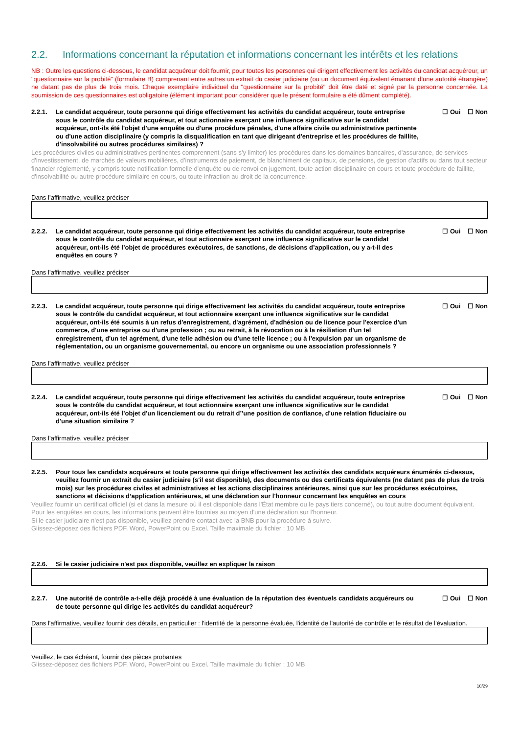2.2. Informations concernant la réputation et informations concernant les intérêts et les relations
NB : Outre les questions ci-dessous, le candidat acquéreur doit fournir, pour toutes les personnes qui dirigent effectivement les activités du candidat acquéreur, un "questionnaire sur la probité" (formulaire B) comprenant entre autres un extrait du casier judiciaire (ou un document équivalent émanant d’une autorité étrangère) ne datant pas de plus de trois mois. Chaque exemplaire individuel du "questionnaire sur la probité" doit être daté et signé par la personne concernée. La soumission de ces questionnaires est obligatoire (élément important pour considérer que le présent formulaire a été dûment complété).
2.2.1. Le candidat acquéreur, toute personne qui dirige effectivement les activités du candidat acquéreur, toute entreprise sous le contrôle du candidat acquéreur, et tout actionnaire exerçant une influence significative sur le candidat acquéreur, ont-ils été l'objet d'une enquête ou d'une procédure pénales, d'une affaire civile ou administrative pertinente ou d'une action disciplinaire (y compris la disqualification en tant que dirigeant d'entreprise et les procédures de faillite, d'insolvabilité ou autres procédures similaires) ?
☐ Oui ☐ Non
Les procédures civiles ou administratives pertinentes comprennent (sans s'y limiter) les procédures dans les domaines bancaires, d'assurance, de services d'investissement, de marchés de valeurs mobilières, d’instruments de paiement, de blanchiment de capitaux, de pensions, de gestion d'actifs ou dans tout secteur financier réglementé, y compris toute notification formelle d'enquête ou de renvoi en jugement, toute action disciplinaire en cours et toute procédure de faillite, d'insolvabilité ou autre procédure similaire en cours, ou toute infraction au droit de la concurrence.
Dans l’affirmative, veuillez préciser
2.2.2. Le candidat acquéreur, toute personne qui dirige effectivement les activités du candidat acquéreur, toute entreprise sous le contrôle du candidat acquéreur, et tout actionnaire exerçant une influence significative sur le candidat acquéreur, ont-ils été l’objet de procédures exécutoires, de sanctions, de décisions d’application, ou y a-t-il des enquêtes en cours ?
☐ Oui ☐ Non
Dans l’affirmative, veuillez préciser
2.2.3. Le candidat acquéreur, toute personne qui dirige effectivement les activités du candidat acquéreur, toute entreprise sous le contrôle du candidat acquéreur, et tout actionnaire exerçant une influence significative sur le candidat acquéreur, ont-ils été soumis à un refus d'enregistrement, d'agrément, d'adhésion ou de licence pour l'exercice d'un commerce, d'une entreprise ou d'une profession ; ou au retrait, à la révocation ou à la résiliation d'un tel enregistrement, d'un tel agrément, d'une telle adhésion ou d'une telle licence ; ou à l'expulsion par un organisme de réglementation, ou un organisme gouvernemental, ou encore un organisme ou une association professionnels ?
☐ Oui ☐ Non
Dans l’affirmative, veuillez préciser
2.2.4. Le candidat acquéreur, toute personne qui dirige effectivement les activités du candidat acquéreur, toute entreprise sous le contrôle du candidat acquéreur, et tout actionnaire exerçant une influence significative sur le candidat acquéreur, ont-ils été l’objet d'un licenciement ou du retrait d’’une position de confiance, d'une relation fiduciaire ou d'une situation similaire ?
☐ Oui ☐ Non
Dans l’affirmative, veuillez préciser
2.2.5. Pour tous les candidats acquéreurs et toute personne qui dirige effectivement les activités des candidats acquéreurs énumérés ci-dessus, veuillez fournir un extrait du casier judiciaire (s'il est disponible), des documents ou des certificats équivalents (ne datant pas de plus de trois mois) sur les procédures civiles et administratives et les actions disciplinaires antérieures, ainsi que sur les procédures exécutoires, sanctions et décisions d’application antérieures, et une déclaration sur l'honneur concernant les enquêtes en cours
Veuillez fournir un certificat officiel (si et dans la mesure où il est disponible dans l'État membre ou le pays tiers concerné), ou tout autre document équivalent. Pour les enquêtes en cours, les informations peuvent être fournies au moyen d'une déclaration sur l'honneur.
Si le casier judiciaire n'est pas disponible, veuillez prendre contact avec la BNB pour la procédure à suivre.
Glissez-déposez des fichiers PDF, Word, PowerPoint ou Excel. Taille maximale du fichier : 10 MB
2.2.6. Si le casier judiciaire n'est pas disponible, veuillez en expliquer la raison
2.2.7. Une autorité de contrôle a-t-elle déjà procédé à une évaluation de la réputation des éventuels candidats acquéreurs ou de toute personne qui dirige les activités du candidat acquéreur?
☐ Oui ☐ Non
Dans l'affirmative, veuillez fournir des détails, en particulier : l'identité de la personne évaluée, l'identité de l'autorité de contrôle et le résultat de l'évaluation.
Veuillez, le cas échéant, fournir des pièces probantes
Glissez-déposez des fichiers PDF, Word, PowerPoint ou Excel. Taille maximale du fichier : 10 MB
10/29